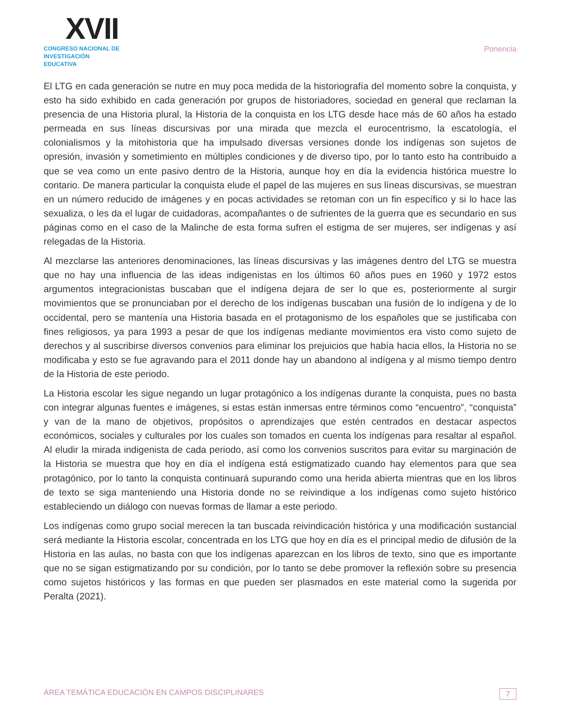XVII
CONGRESO NACIONAL DE
INVESTIGACIÓN EDUCATIVA
Ponencia
El LTG en cada generación se nutre en muy poca medida de la historiografía del momento sobre la conquista, y esto ha sido exhibido en cada generación por grupos de historiadores, sociedad en general que reclaman la presencia de una Historia plural, la Historia de la conquista en los LTG desde hace más de 60 años ha estado permeada en sus líneas discursivas por una mirada que mezcla el eurocentrismo, la escatología, el colonialismos y la mitohistoria que ha impulsado diversas versiones donde los indígenas son sujetos de opresión, invasión y sometimiento en múltiples condiciones y de diverso tipo, por lo tanto esto ha contribuido a que se vea como un ente pasivo dentro de la Historia, aunque hoy en día la evidencia histórica muestre lo contario. De manera particular la conquista elude el papel de las mujeres en sus líneas discursivas, se muestran en un número reducido de imágenes y en pocas actividades se retoman con un fin específico y si lo hace las sexualiza, o les da el lugar de cuidadoras, acompañantes o de sufrientes de la guerra que es secundario en sus páginas como en el caso de la Malinche de esta forma sufren el estigma de ser mujeres, ser indígenas y así relegadas de la Historia.
Al mezclarse las anteriores denominaciones, las líneas discursivas y las imágenes dentro del LTG se muestra que no hay una influencia de las ideas indigenistas en los últimos 60 años pues en 1960 y 1972 estos argumentos integracionistas buscaban que el indígena dejara de ser lo que es, posteriormente al surgir movimientos que se pronunciaban por el derecho de los indígenas buscaban una fusión de lo indígena y de lo occidental, pero se mantenía una Historia basada en el protagonismo de los españoles que se justificaba con fines religiosos, ya para 1993 a pesar de que los indígenas mediante movimientos era visto como sujeto de derechos y al suscribirse diversos convenios para eliminar los prejuicios que había hacia ellos, la Historia no se modificaba y esto se fue agravando para el 2011 donde hay un abandono al indígena y al mismo tiempo dentro de la Historia de este periodo.
La Historia escolar les sigue negando un lugar protagónico a los indígenas durante la conquista, pues no basta con integrar algunas fuentes e imágenes, si estas están inmersas entre términos como “encuentro”, “conquista” y van de la mano de objetivos, propósitos o aprendizajes que estén centrados en destacar aspectos económicos, sociales y culturales por los cuales son tomados en cuenta los indígenas para resaltar al español. Al eludir la mirada indigenista de cada periodo, así como los convenios suscritos para evitar su marginación de la Historia se muestra que hoy en día el indígena está estigmatizado cuando hay elementos para que sea protagónico, por lo tanto la conquista continuará supurando como una herida abierta mientras que en los libros de texto se siga manteniendo una Historia donde no se reivindique a los indígenas como sujeto histórico estableciendo un diálogo con nuevas formas de llamar a este periodo.
Los indígenas como grupo social merecen la tan buscada reivindicación histórica y una modificación sustancial será mediante la Historia escolar, concentrada en los LTG que hoy en día es el principal medio de difusión de la Historia en las aulas, no basta con que los indígenas aparezcan en los libros de texto, sino que es importante que no se sigan estigmatizando por su condición, por lo tanto se debe promover la reflexión sobre su presencia como sujetos históricos y las formas en que pueden ser plasmados en este material como la sugerida por Peralta (2021).
ÁREA TEMÁTICA EDUCACIÓN EN CAMPOS DISCIPLINARES 7